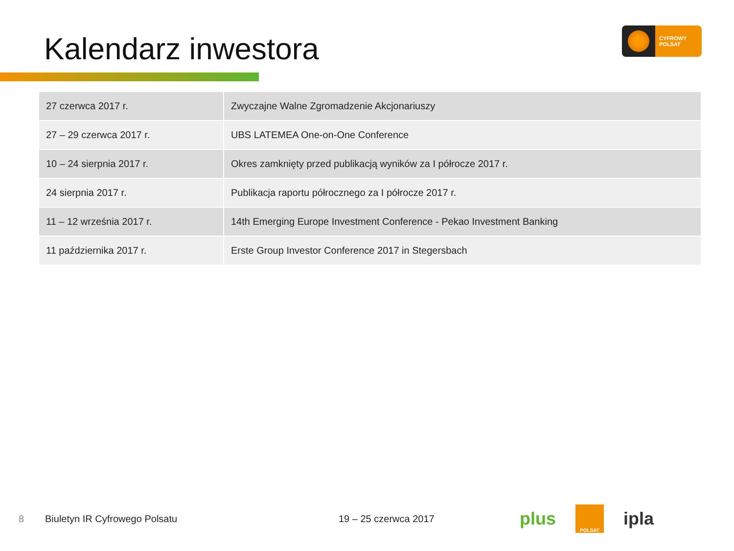Kalendarz inwestora
CYFROWY
POLSAT
| 27 czerwca 2017 r. | Zwyczajne Walne Zgromadzenie Akcjonariuszy |
| 27 – 29 czerwca 2017 r. | UBS LATEMEA One-on-One Conference |
| 10 – 24 sierpnia 2017 r. | Okres zamknięty przed publikacją wyników za I półrocze 2017 r. |
| 24 sierpnia 2017 r. | Publikacja raportu półrocznego za I półrocze 2017 r. |
| 11 – 12 września 2017 r. | 14th Emerging Europe Investment Conference - Pekao Investment Banking |
| 11 października 2017 r. | Erste Group Investor Conference 2017 in Stegersbach |
8 Biuletyn IR Cyfrowego Polsatu 19 – 25 czerwca 2017
plus POLSAT ipla